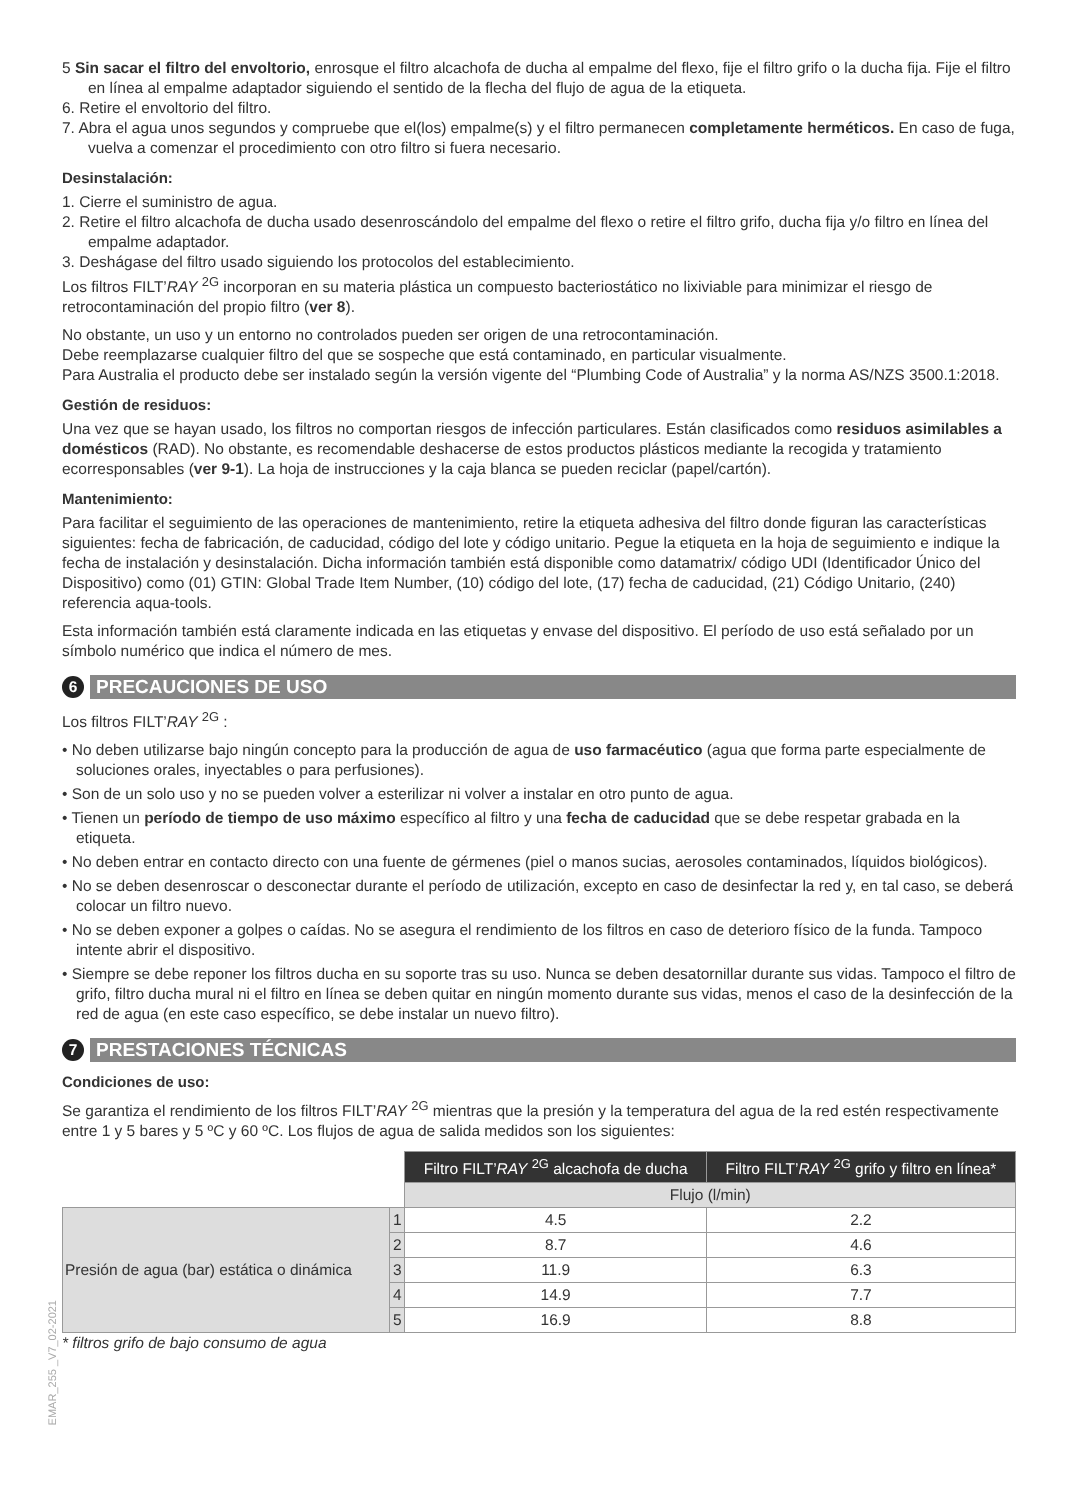5 Sin sacar el filtro del envoltorio, enrosque el filtro alcachofa de ducha al empalme del flexo, fije el filtro grifo o la ducha fija. Fije el filtro en línea al empalme adaptador siguiendo el sentido de la flecha del flujo de agua de la etiqueta.
6. Retire el envoltorio del filtro.
7. Abra el agua unos segundos y compruebe que el(los) empalme(s) y el filtro permanecen completamente herméticos. En caso de fuga, vuelva a comenzar el procedimiento con otro filtro si fuera necesario.
Desinstalación:
1. Cierre el suministro de agua.
2. Retire el filtro alcachofa de ducha usado desenroscándolo del empalme del flexo o retire el filtro grifo, ducha fija y/o filtro en línea del empalme adaptador.
3. Deshágase del filtro usado siguiendo los protocolos del establecimiento.
Los filtros FILT’RAY <sup>2G</sup> incorporan en su materia plástica un compuesto bacteriostático no lixiviable para minimizar el riesgo de retrocontaminación del propio filtro (ver 8).
No obstante, un uso y un entorno no controlados pueden ser origen de una retrocontaminación.
Debe reemplazarse cualquier filtro del que se sospeche que está contaminado, en particular visualmente.
Para Australia el producto debe ser instalado según la versión vigente del “Plumbing Code of Australia” y la norma AS/NZS 3500.1:2018.
Gestión de residuos:
Una vez que se hayan usado, los filtros no comportan riesgos de infección particulares. Están clasificados como residuos asimilables a domésticos (RAD). No obstante, es recomendable deshacerse de estos productos plásticos mediante la recogida y tratamiento ecorresponsables (ver 9-1). La hoja de instrucciones y la caja blanca se pueden reciclar (papel/cartón).
Mantenimiento:
Para facilitar el seguimiento de las operaciones de mantenimiento, retire la etiqueta adhesiva del filtro donde figuran las características siguientes: fecha de fabricación, de caducidad, código del lote y código unitario. Pegue la etiqueta en la hoja de seguimiento e indique la fecha de instalación y desinstalación. Dicha información también está disponible como datamatrix/ código UDI (Identificador Único del Dispositivo) como (01) GTIN: Global Trade Item Number, (10) código del lote, (17) fecha de caducidad, (21) Código Unitario, (240) referencia aqua-tools.
Esta información también está claramente indicada en las etiquetas y envase del dispositivo. El período de uso está señalado por un símbolo numérico que indica el número de mes.
6
PRECAUCIONES DE USO
Los filtros FILT’RAY <sup>2G</sup> :
• No deben utilizarse bajo ningún concepto para la producción de agua de uso farmacéutico (agua que forma parte especialmente de soluciones orales, inyectables o para perfusiones).
• Son de un solo uso y no se pueden volver a esterilizar ni volver a instalar en otro punto de agua.
• Tienen un período de tiempo de uso máximo específico al filtro y una fecha de caducidad que se debe respetar grabada en la etiqueta.
• No deben entrar en contacto directo con una fuente de gérmenes (piel o manos sucias, aerosoles contaminados, líquidos biológicos).
• No se deben desenroscar o desconectar durante el período de utilización, excepto en caso de desinfectar la red y, en tal caso, se deberá colocar un filtro nuevo.
• No se deben exponer a golpes o caídas. No se asegura el rendimiento de los filtros en caso de deterioro físico de la funda. Tampoco intente abrir el dispositivo.
• Siempre se debe reponer los filtros ducha en su soporte tras su uso. Nunca se deben desatornillar durante sus vidas. Tampoco el filtro de grifo, filtro ducha mural ni el filtro en línea se deben quitar en ningún momento durante sus vidas, menos el caso de la desinfección de la red de agua (en este caso específico, se debe instalar un nuevo filtro).
7
PRESTACIONES TÉCNICAS
Condiciones de uso:
Se garantiza el rendimiento de los filtros FILT’RAY <sup>2G</sup> mientras que la presión y la temperatura del agua de la red estén respectivamente entre 1 y 5 bares y 5 ºC y 60 ºC. Los flujos de agua de salida medidos son los siguientes:
| | | Filtro FILT’ RAY <sup>2G</sup> alcachofa de ducha | Filtro FILT’ RAY <sup>2G</sup> grifo y filtro en línea* |
| | | Flujo (l/min) | |
| Presión de agua (bar) estática o dinámica | 1 | 4.5 | 2.2 |
| | 2 | 8.7 | 4.6 |
| | 3 | 11.9 | 6.3 |
| | 4 | 14.9 | 7.7 |
| | 5 | 16.9 | 8.8 |
* filtros grifo de bajo consumo de agua
EMAR_255 _V7_02-2021